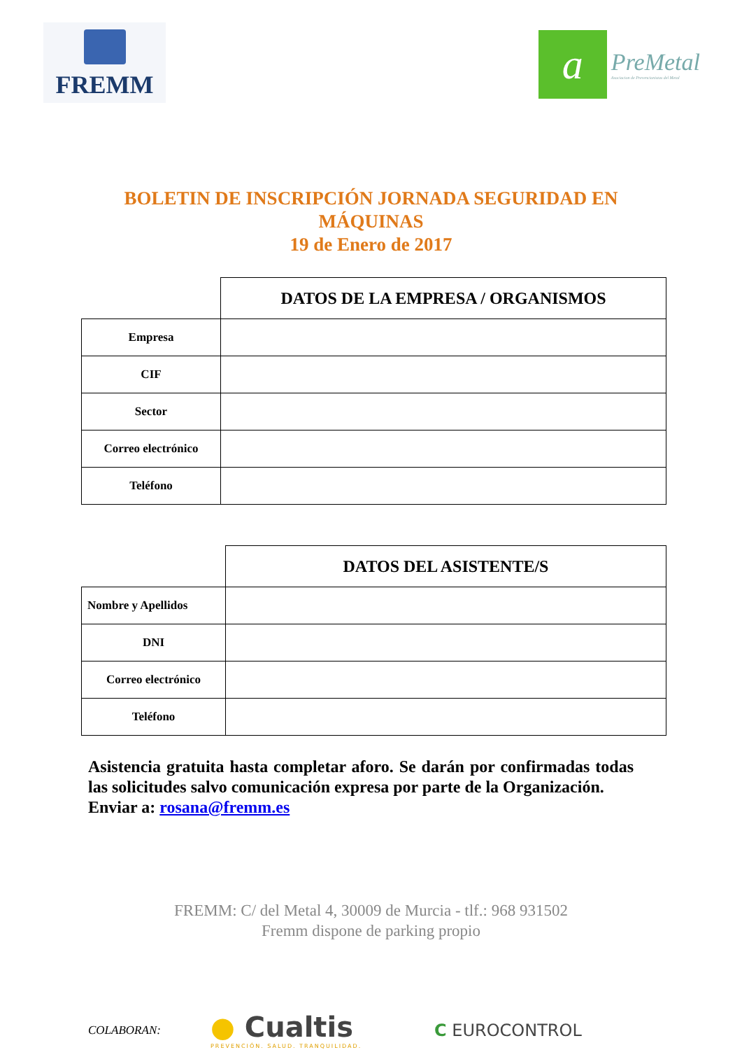FREMM
a
PreMetal
Asociacion de Prevencionistas del Metal
BOLETIN DE INSCRIPCIÓN JORNADA SEGURIDAD EN
MÁQUINAS
19 de Enero de 2017
| | DATOS DE LA EMPRESA / ORGANISMOS |
| Empresa | |
| CIF | |
| Sector | |
| Correo electrónico | |
| Teléfono | |
| | DATOS DEL ASISTENTE/S |
| Nombre y Apellidos | |
| DNI | |
| Correo electrónico | |
| Teléfono | |
Asistencia gratuita hasta completar aforo. Se darán por confirmadas todas las solicitudes salvo comunicación expresa por parte de la Organización.
Enviar a: rosana@fremm.es
FREMM: C/ del Metal 4, 30009 de Murcia - tlf.: 968 931502
Fremm dispone de parking propio
COLABORAN:
● Cualtis
PREVENCIÓN. SALUD. TRANQUILIDAD.
C EUROCONTROL